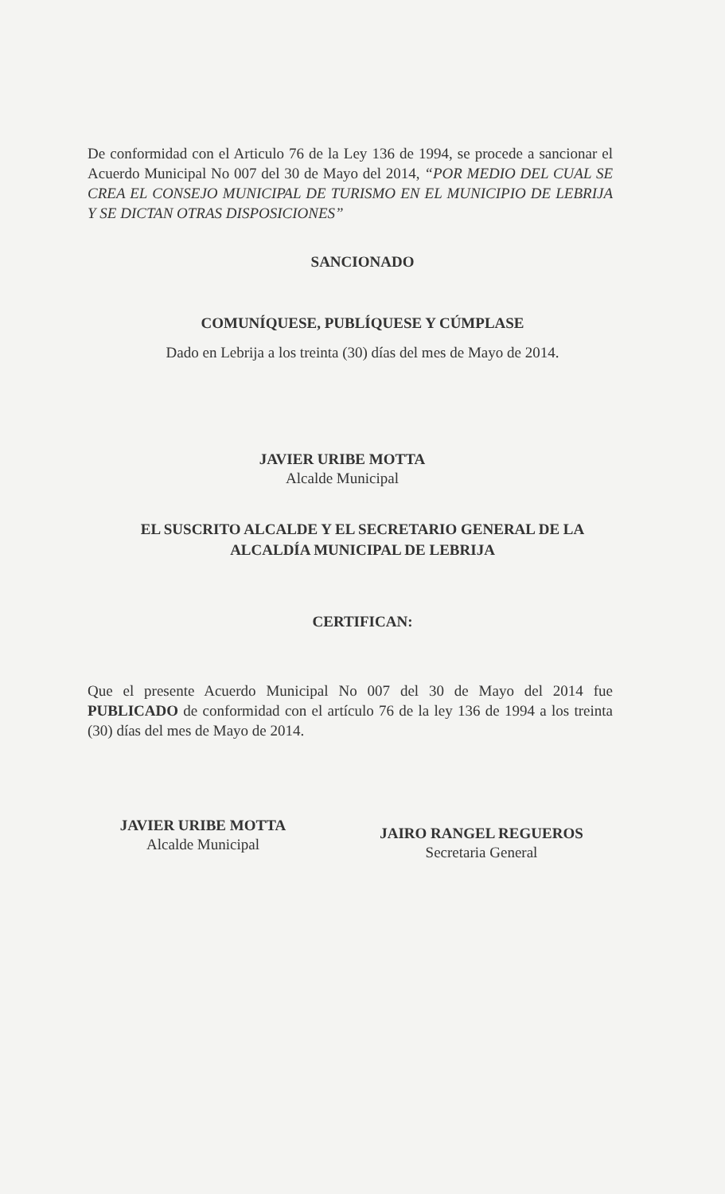De conformidad con el Articulo 76 de la Ley 136 de 1994, se procede a sancionar el Acuerdo Municipal No 007 del 30 de Mayo del 2014, “POR MEDIO DEL CUAL SE CREA EL CONSEJO MUNICIPAL DE TURISMO EN EL MUNICIPIO DE LEBRIJA Y SE DICTAN OTRAS DISPOSICIONES”
SANCIONADO
COMUNÍQUESE, PUBLÍQUESE Y CÚMPLASE
Dado en Lebrija a los treinta (30) días del mes de Mayo de 2014.
JAVIER URIBE MOTTA
Alcalde Municipal
EL SUSCRITO ALCALDE Y EL SECRETARIO GENERAL DE LA
ALCALDÍA MUNICIPAL DE LEBRIJA
CERTIFICAN:
Que el presente Acuerdo Municipal No 007 del 30 de Mayo del 2014 fue PUBLICADO de conformidad con el artículo 76 de la ley 136 de 1994 a los treinta (30) días del mes de Mayo de 2014.
JAVIER URIBE MOTTA
Alcalde Municipal
JAIRO RANGEL REGUEROS
Secretaria General